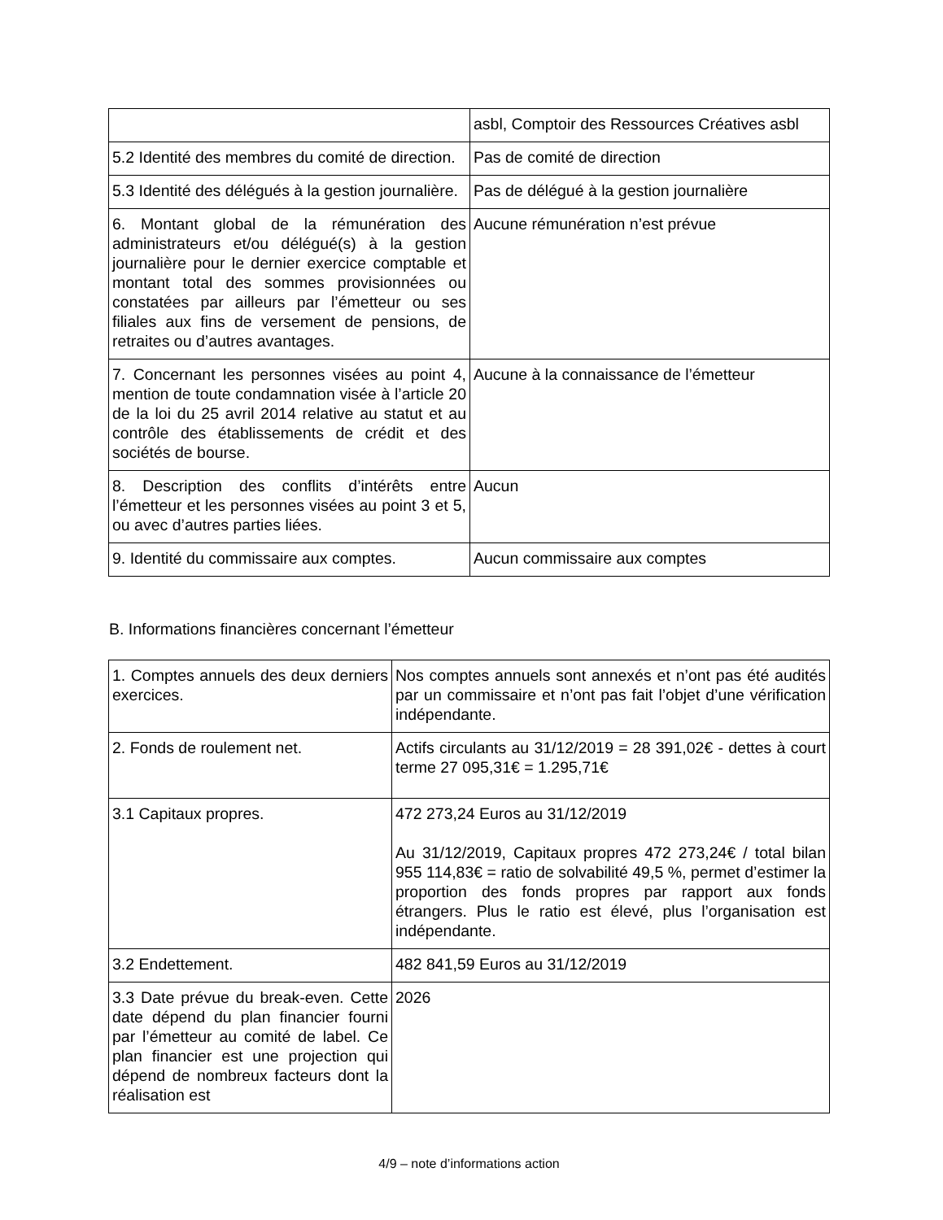| | asbl, Comptoir des Ressources Créatives asbl |
| 5.2 Identité des membres du comité de direction. | Pas de comité de direction |
| 5.3 Identité des délégués à la gestion journalière. | Pas de délégué à la gestion journalière |
| 6. Montant global de la rémunération des administrateurs et/ou délégué(s) à la gestion journalière pour le dernier exercice comptable et montant total des sommes provisionnées ou constatées par ailleurs par l’émetteur ou ses filiales aux fins de versement de pensions, de retraites ou d’autres avantages. | Aucune rémunération n’est prévue |
| 7. Concernant les personnes visées au point 4, mention de toute condamnation visée à l’article 20 de la loi du 25 avril 2014 relative au statut et au contrôle des établissements de crédit et des sociétés de bourse. | Aucune à la connaissance de l’émetteur |
| 8. Description des conflits d’intérêts entre l’émetteur et les personnes visées au point 3 et 5, ou avec d’autres parties liées. | Aucun |
| 9. Identité du commissaire aux comptes. | Aucun commissaire aux comptes |
B. Informations financières concernant l’émetteur
| 1. Comptes annuels des deux derniers exercices. | Nos comptes annuels sont annexés et n’ont pas été audités par un commissaire et n’ont pas fait l’objet d’une vérification indépendante. |
| 2. Fonds de roulement net. | Actifs circulants au 31/12/2019 = 28 391,02€ - dettes à court terme 27 095,31€ = 1.295,71€ |
| 3.1 Capitaux propres. | 472 273,24 Euros au 31/12/2019 Au 31/12/2019, Capitaux propres 472 273,24€ / total bilan 955 114,83€ = ratio de solvabilité 49,5 %, permet d’estimer la proportion des fonds propres par rapport aux fonds étrangers. Plus le ratio est élevé, plus l’organisation est indépendante. |
| 3.2 Endettement. | 482 841,59 Euros au 31/12/2019 |
| 3.3 Date prévue du break-even. Cette date dépend du plan financier fourni par l’émetteur au comité de label. Ce plan financier est une projection qui dépend de nombreux facteurs dont la réalisation est | 2026 |
4/9 – note d’informations action